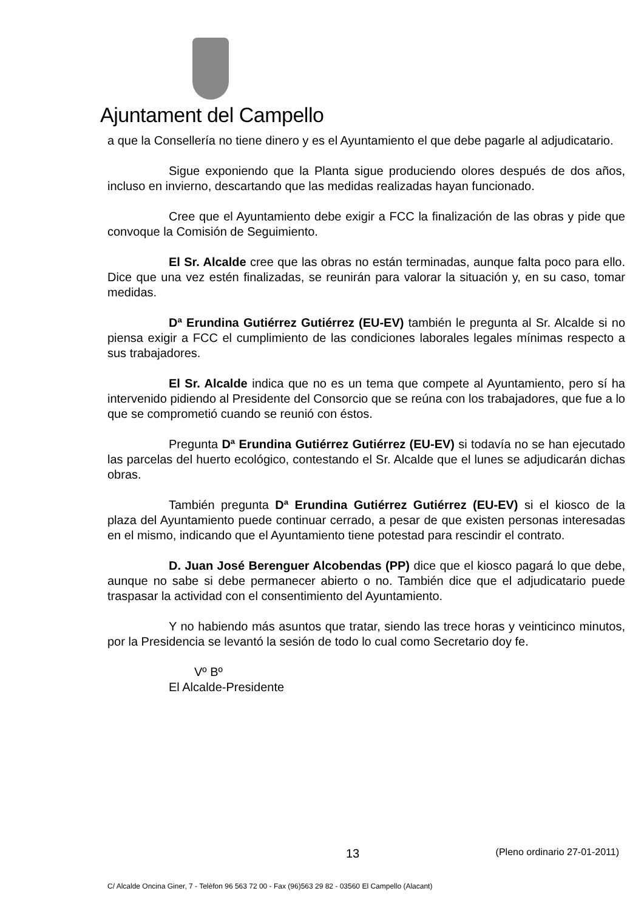Ajuntament del Campello
a que la Consellería no tiene dinero y es el Ayuntamiento el que debe pagarle al adjudicatario.
Sigue exponiendo que la Planta sigue produciendo olores después de dos años, incluso en invierno, descartando que las medidas realizadas hayan funcionado.
Cree que el Ayuntamiento debe exigir a FCC la finalización de las obras y pide que convoque la Comisión de Seguimiento.
El Sr. Alcalde cree que las obras no están terminadas, aunque falta poco para ello. Dice que una vez estén finalizadas, se reunirán para valorar la situación y, en su caso, tomar medidas.
Dª Erundina Gutiérrez Gutiérrez (EU-EV) también le pregunta al Sr. Alcalde si no piensa exigir a FCC el cumplimiento de las condiciones laborales legales mínimas respecto a sus trabajadores.
El Sr. Alcalde indica que no es un tema que compete al Ayuntamiento, pero sí ha intervenido pidiendo al Presidente del Consorcio que se reúna con los trabajadores, que fue a lo que se comprometió cuando se reunió con éstos.
Pregunta Dª Erundina Gutiérrez Gutiérrez (EU-EV) si todavía no se han ejecutado las parcelas del huerto ecológico, contestando el Sr. Alcalde que el lunes se adjudicarán dichas obras.
También pregunta Dª Erundina Gutiérrez Gutiérrez (EU-EV) si el kiosco de la plaza del Ayuntamiento puede continuar cerrado, a pesar de que existen personas interesadas en el mismo, indicando que el Ayuntamiento tiene potestad para rescindir el contrato.
D. Juan José Berenguer Alcobendas (PP) dice que el kiosco pagará lo que debe, aunque no sabe si debe permanecer abierto o no. También dice que el adjudicatario puede traspasar la actividad con el consentimiento del Ayuntamiento.
Y no habiendo más asuntos que tratar, siendo las trece horas y veinticinco minutos, por la Presidencia se levantó la sesión de todo lo cual como Secretario doy fe.
Vº Bº
El Alcalde-Presidente
13 (Pleno ordinario 27-01-2011)
C/ Alcalde Oncina Giner, 7 - Telèfon 96 563 72 00 - Fax (96)563 29 82 - 03560 El Campello (Alacant)